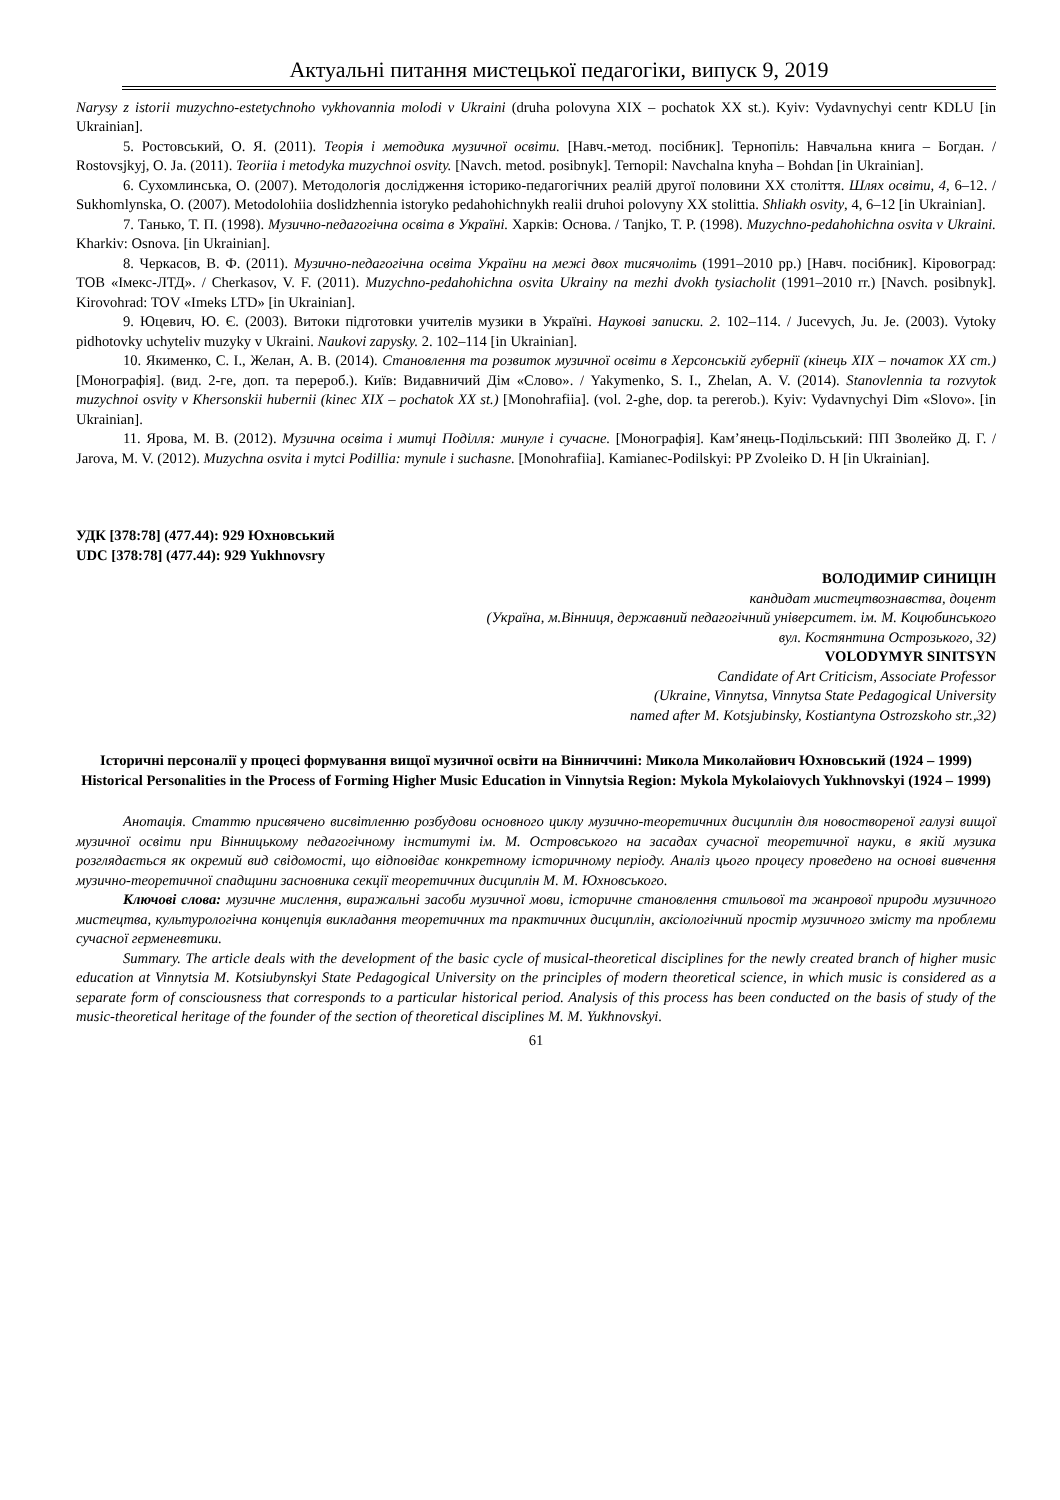Актуальні питання мистецької педагогіки, випуск 9, 2019
Narysy z istorii muzychno-estetychnoho vykhovannia molodi v Ukraini (druha polovyna XIX – pochatok XX st.). Kyiv: Vydavnychyi centr KDLU [in Ukrainian].
5. Ростовський, О. Я. (2011). Теорія і методика музичної освіти. [Навч.-метод. посібник]. Тернопіль: Навчальна книга – Богдан. / Rostovsjkyj, O. Ja. (2011). Teoriia i metodyka muzychnoi osvity. [Navch. metod. posibnyk]. Ternopil: Navchalna knyha – Bohdan [in Ukrainian].
6. Сухомлинська, О. (2007). Методологія дослідження історико-педагогічних реалій другої половини XX століття. Шлях освіти, 4, 6–12. / Sukhomlynska, O. (2007). Metodolohiia doslidzhennia istoryko pedahohichnykh realii druhoi polovyny XX stolittia. Shliakh osvity, 4, 6–12 [in Ukrainian].
7. Танько, Т. П. (1998). Музично-педагогічна освіта в Україні. Харків: Основа. / Tanjko, T. P. (1998). Muzychno-pedahohichna osvita v Ukraini. Kharkiv: Osnova. [in Ukrainian].
8. Черкасов, В. Ф. (2011). Музично-педагогічна освіта України на межі двох тисячоліть (1991–2010 pp.) [Навч. посібник]. Кіровоград: ТОВ «Імекс-ЛТД». / Cherkasov, V. F. (2011). Muzychno-pedahohichna osvita Ukrainy na mezhi dvokh tysiacholit (1991–2010 rr.) [Navch. posibnyk]. Kirovohrad: TOV «Imeks LTD» [in Ukrainian].
9. Юцевич, Ю. Є. (2003). Витоки підготовки учителів музики в Україні. Наукові записки. 2. 102–114. / Jucevych, Ju. Je. (2003). Vytoky pidhotovky uchyteliv muzyky v Ukraini. Naukovi zapysky. 2. 102–114 [in Ukrainian].
10. Якименко, С. І., Желан, А. В. (2014). Становлення та розвиток музичної освіти в Херсонській губернії (кінець XIX – початок XX ст.) [Монографія]. (вид. 2-ге, доп. та перероб.). Київ: Видавничий Дім «Слово». / Yakymenko, S. I., Zhelan, A. V. (2014). Stanovlennia ta rozvytok muzychnoi osvity v Khersonskii hubernii (kinec XIX – pochatok XX st.) [Monohrafiia]. (vol. 2-ghe, dop. ta pererob.). Kyiv: Vydavnychyi Dim «Slovo». [in Ukrainian].
11. Ярова, М. В. (2012). Музична освіта і митці Поділля: минуле і сучасне. [Монографія]. Кам’янець-Подільський: ПП Зволейко Д. Г. / Jarova, M. V. (2012). Muzychna osvita i mytci Podillia: mynule i suchasne. [Monohrafiia]. Kamianec-Podilskyi: PP Zvoleiko D. H [in Ukrainian].
УДК [378:78] (477.44): 929 Юхновський
UDC [378:78] (477.44): 929 Yukhnovsry
ВОЛОДИМИР СИНИЦІН
кандидат мистецтвознавства, доцент
(Україна, м.Вінниця, державний педагогічний університет. ім. М. Коцюбинського
вул. Костянтина Острозького, 32)
VOLODYMYR SINITSYN
Candidate of Art Criticism, Associate Professor
(Ukraine, Vinnytsa, Vinnytsa State Pedagogical University
named after M. Kotsjubinsky, Kostiantyna Ostrozskoho str.,32)
Історичні персоналії у процесі формування вищої музичної освіти на Вінниччині: Микола Миколайович Юхновський (1924 – 1999)
Historical Personalities in the Process of Forming Higher Music Education in Vinnytsia Region: Mykola Mykolaiovych Yukhnovskyi (1924 – 1999)
Анотація. Статтю присвячено висвітленню розбудови основного циклу музично-теоретичних дисциплін для новоствореної галузі вищої музичної освіти при Вінницькому педагогічному інституті ім. М. Островського на засадах сучасної теоретичної науки, в якій музика розглядається як окремий вид свідомості, що відповідає конкретному історичному періоду. Аналіз цього процесу проведено на основі вивчення музично-теоретичної спадщини засновника секції теоретичних дисциплін М. М. Юхновського.
Ключові слова: музичне мислення, виражальні засоби музичної мови, історичне становлення стильової та жанрової природи музичного мистецтва, культурологічна концепція викладання теоретичних та практичних дисциплін, аксіологічний простір музичного змісту та проблеми сучасної герменевтики.
Summary. The article deals with the development of the basic cycle of musical-theoretical disciplines for the newly created branch of higher music education at Vinnytsia M. Kotsiubynskyi State Pedagogical University on the principles of modern theoretical science, in which music is considered as a separate form of consciousness that corresponds to a particular historical period. Analysis of this process has been conducted on the basis of study of the music-theoretical heritage of the founder of the section of theoretical disciplines M. M. Yukhnovskyi.
61